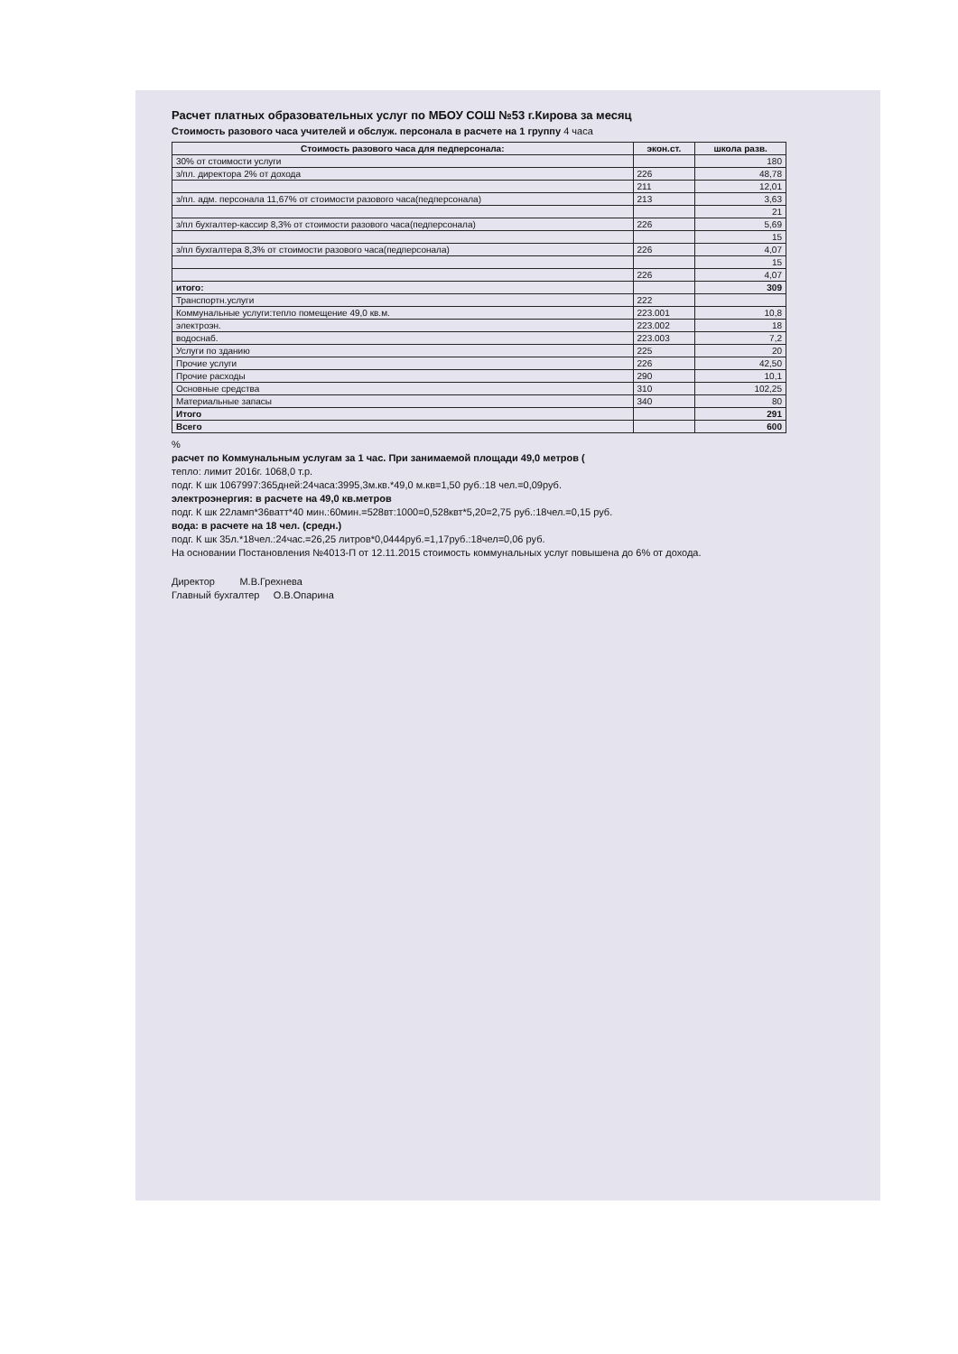Расчет платных образовательных услуг по МБОУ СОШ №53 г.Кирова за месяц
Стоимость разового часа учителей и обслуж. персонала в расчете на 1 группу 4 часа
| Стоимость разового часа для педперсонала: | экон.ст. | школа разв. |
| --- | --- | --- |
| 30% от стоимости услуги | | 180 |
| з/пл. директора 2% от дохода | 226 | 48,78 |
| | 211 | 12,01 |
| з/пл. адм. персонала 11,67% от стоимости разового часа(педперсонала) | 213 | 3,63 |
| | | 21 |
| з/пл бухгалтер-кассир 8,3% от стоимости разового часа(педперсонала) | 226 | 5,69 |
| | | 15 |
| з/пл бухгалтера 8,3% от стоимости разового часа(педперсонала) | 226 | 4,07 |
| | | 15 |
| | 226 | 4,07 |
| итого: | | 309 |
| Транспортн.услуги | 222 | |
| Коммунальные услуги:тепло помещение 49,0 кв.м. | 223.001 | 10,8 |
| электроэн. | 223.002 | 18 |
| водоснаб. | 223.003 | 7,2 |
| Услуги по зданию | 225 | 20 |
| Прочие услуги | 226 | 42,50 |
| Прочие расходы | 290 | 10,1 |
| Основные средства | 310 | 102,25 |
| Материальные запасы | 340 | 80 |
| Итого | | 291 |
| Всего | | 600 |
%
расчет по Коммунальным услугам за 1 час. При занимаемой площади 49,0 метров (
тепло: лимит 2016г. 1068,0 т.р.
подг. К шк 1067997:365дней:24часа:3995,3м.кв.*49,0 м.кв=1,50 руб.:18 чел.=0,09руб.
электроэнергия: в расчете на 49,0 кв.метров
подг. К шк 22ламп*36ватт*40 мин.:60мин.=528вт:1000=0,528квт*5,20=2,75 руб.:18чел.=0,15 руб.
вода: в расчете на 18 чел. (средн.)
подг. К шк 35л.*18чел.:24час.=26,25 литров*0,0444руб.=1,17руб.:18чел=0,06 руб.
На основании Постановления №4013-П от 12.11.2015 стоимость коммунальных услуг повышена до 6% от дохода.
Директор М.В.Грехнева
Главный бухгалтер О.В.Опарина